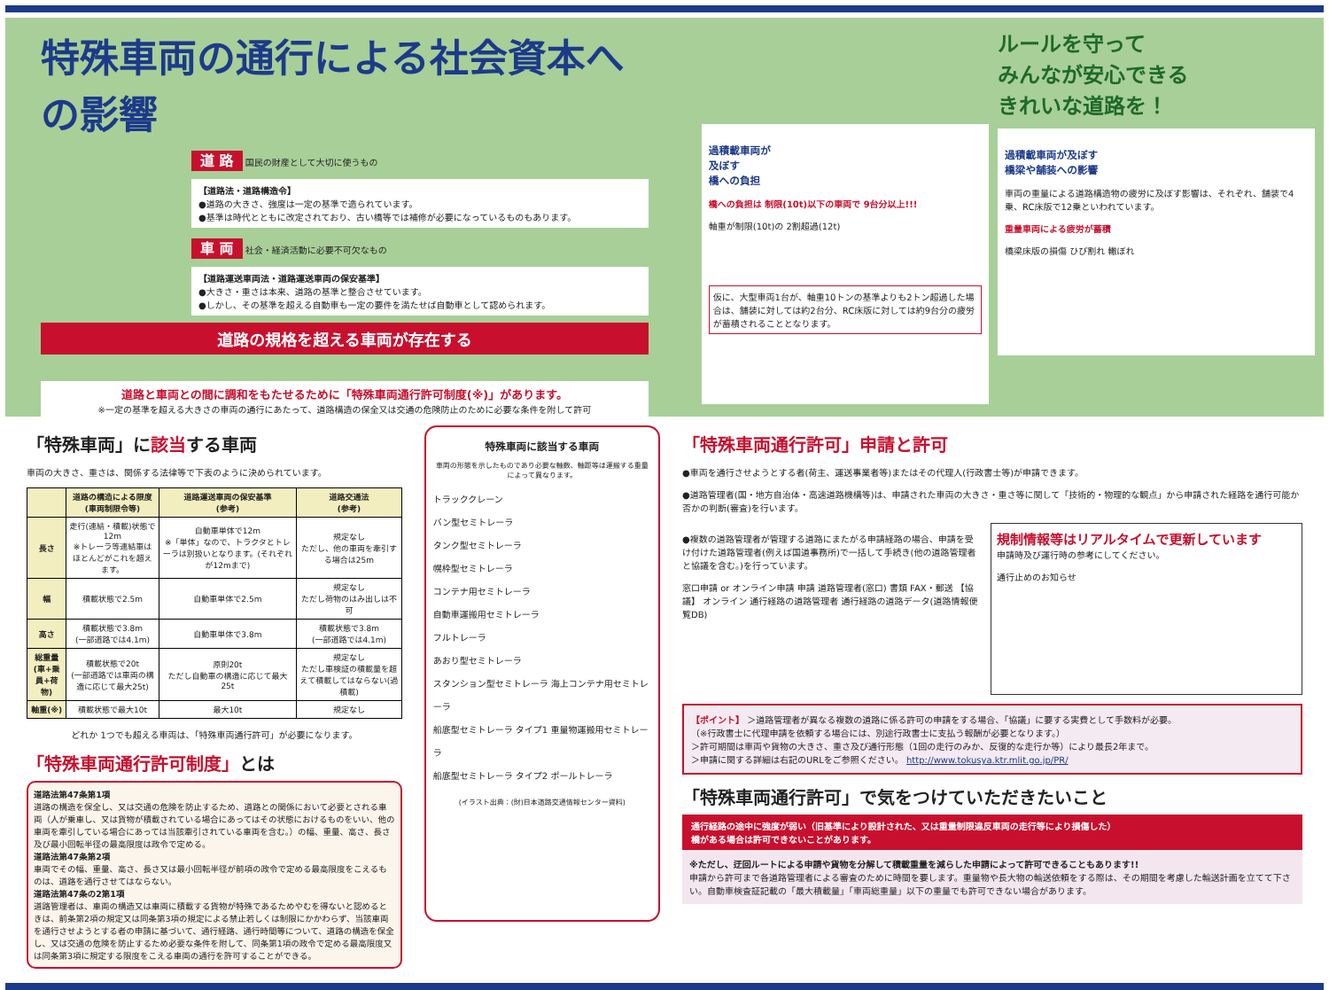特殊車両の通行による社会資本への影響
道 路 国民の財産として大切に使うもの
【道路法・道路構造令】
●道路の大きさ、強度は一定の基準で造られています。
●基準は時代とともに改定されており、古い橋等では補修が必要になっているものもあります。
車 両 社会・経済活動に必要不可欠なもの
【道路運送車両法・道路運送車両の保安基準】
●大きさ・重さは本来、道路の基準と整合させています。
●しかし、その基準を超える自動車も一定の要件を満たせば自動車として認められます。
道路の規格を超える車両が存在する
道路と車両との間に調和をもたせるために「特殊車両通行許可制度(※)」があります。
※一定の基準を超える大きさの車両の通行にあたって、道路構造の保全又は交通の危険防止のために必要な条件を附して許可
過積載車両が
及ぼす
橋への負担
橋への負担は 制限(10t)以下の車両で 9台分以上!!!
軸重が制限(10t)の 2割超過(12t)
仮に、大型車両1台が、軸重10トンの基準よりも2トン超過した場合は、舗装に対しては約2台分、RC床版に対しては約9台分の疲労が蓄積されることとなります。
ルールを守って
みんなが安心できる
きれいな道路を！
過積載車両が及ぼす
橋梁や舗装への影響
車両の重量による道路構造物の疲労に及ぼす影響は、それぞれ、舗装で4乗、RC床版で12乗といわれています。
重量車両による疲労が蓄積
橋梁床版の損傷 ひび割れ 轍ぼれ
「特殊車両」に該当する車両
車両の大きさ、重さは、関係する法律等で下表のように決められています。
| | 道路の構造による限度 (車両制限令等) | 道路運送車両の保安基準 (参考) | 道路交通法 (参考) |
| --- | --- | --- | --- |
| 長さ | 走行(連結・積載)状態で12m ※トレーラ等連結車はほとんどがこれを超えます。 | 自動車単体で12m ※「単体」なので、トラクタとトレーラは別扱いとなります。(それぞれが12mまで) | 規定なし ただし、他の車両を牽引する場合は25m |
| 幅 | 積載状態で2.5m | 自動車単体で2.5m | 規定なし ただし荷物のはみ出しは不可 |
| 高さ | 積載状態で3.8m (一部道路では4.1m) | 自動車単体で3.8m | 積載状態で3.8m (一部道路では4.1m) |
| 総重量 (車+乗員+荷物) | 積載状態で20t (一部道路では車両の構造に応じて最大25t) | 原則20t ただし自動車の構造に応じて最大25t | 規定なし ただし車検証の積載量を超えて積載してはならない(過積載) |
| 軸重(※) | 積載状態で最大10t | 最大10t | 規定なし |
どれか 1つでも超える車両は、「特殊車両通行許可」が必要になります。
「特殊車両通行許可制度」とは
道路法第47条第1項
道路の構造を保全し、又は交通の危険を防止するため、道路との関係において必要とされる車両（人が乗車し、又は貨物が積載されている場合にあってはその状態におけるものをいい、他の車両を牽引している場合にあっては当該牽引されている車両を含む。）の幅、重量、高さ、長さ及び最小回転半径の最高限度は政令で定める。
道路法第47条第2項
車両でその幅、重量、高さ、長さ又は最小回転半径が前項の政令で定める最高限度をこえるものは、道路を通行させてはならない。
道路法第47条の2第1項
道路管理者は、車両の構造又は車両に積載する貨物が特殊であるためやむを得ないと認めるときは、前条第2項の規定又は同条第3項の規定による禁止若しくは制限にかかわらず、当該車両を通行させようとする者の申請に基づいて、通行経路、通行時間等について、道路の構造を保全し、又は交通の危険を防止するため必要な条件を附して、同条第1項の政令で定める最高限度又は同条第3項に規定する限度をこえる車両の通行を許可することができる。
特殊車両に該当する車両
車両の形態を示したものであり必要な軸数、軸距等は運搬する重量によって異なります。
トラッククレーン
バン型セミトレーラ
タンク型セミトレーラ
幌枠型セミトレーラ
コンテナ用セミトレーラ
自動車運搬用セミトレーラ
フルトレーラ
あおり型セミトレーラ
スタンション型セミトレーラ 海上コンテナ用セミトレーラ
船底型セミトレーラ タイプ1 重量物運搬用セミトレーラ
船底型セミトレーラ タイプ2 ポールトレーラ
(イラスト出典：(財)日本道路交通情報センター資料)
「特殊車両通行許可」申請と許可
●車両を通行させようとする者(荷主、運送事業者等)またはその代理人(行政書士等)が申請できます。
●道路管理者(国・地方自治体・高速道路機構等)は、申請された車両の大きさ・重さ等に関して「技術的・物理的な観点」から申請された経路を通行可能か否かの判断(審査)を行います。
●複数の道路管理者が管理する道路にまたがる申請経路の場合、申請を受け付けた道路管理者(例えば国道事務所)で一括して手続き(他の道路管理者と協議を含む。)を行っています。
窓口申請 or オンライン申請 申請 道路管理者(窓口) 書類 FAX・郵送 【協議】 オンライン 通行経路の道路管理者 通行経路の道路データ(道路情報便覧DB)
規制情報等はリアルタイムで更新しています
申請時及び運行時の参考にしてください。
通行止めのお知らせ
【ポイント】 ＞道路管理者が異なる複数の道路に係る許可の申請をする場合、「協議」に要する実費として手数料が必要。
（※行政書士に代理申請を依頼する場合には、別途行政書士に支払う報酬が必要となります。）
＞許可期間は車両や貨物の大きさ、重さ及び通行形態（1回の走行のみか、反復的な走行か等）により最長2年まで。
＞申請に関する詳細は右記のURLをご参照ください。 http://www.tokusya.ktr.mlit.go.jp/PR/
「特殊車両通行許可」で気をつけていただきたいこと
通行経路の途中に強度が弱い（旧基準により設計された、又は重量制限違反車両の走行等により損傷した）
橋がある場合は許可できないことがあります。
※ただし、迂回ルートによる申請や貨物を分解して積載重量を減らした申請によって許可できることもあります!!
申請から許可まで各道路管理者による審査のために時間を要します。重量物や長大物の輸送依頼をする際は、その期間を考慮した輸送計画を立てて下さい。自動車検査証記載の「最大積載量」「車両総重量」以下の重量でも許可できない場合があります。